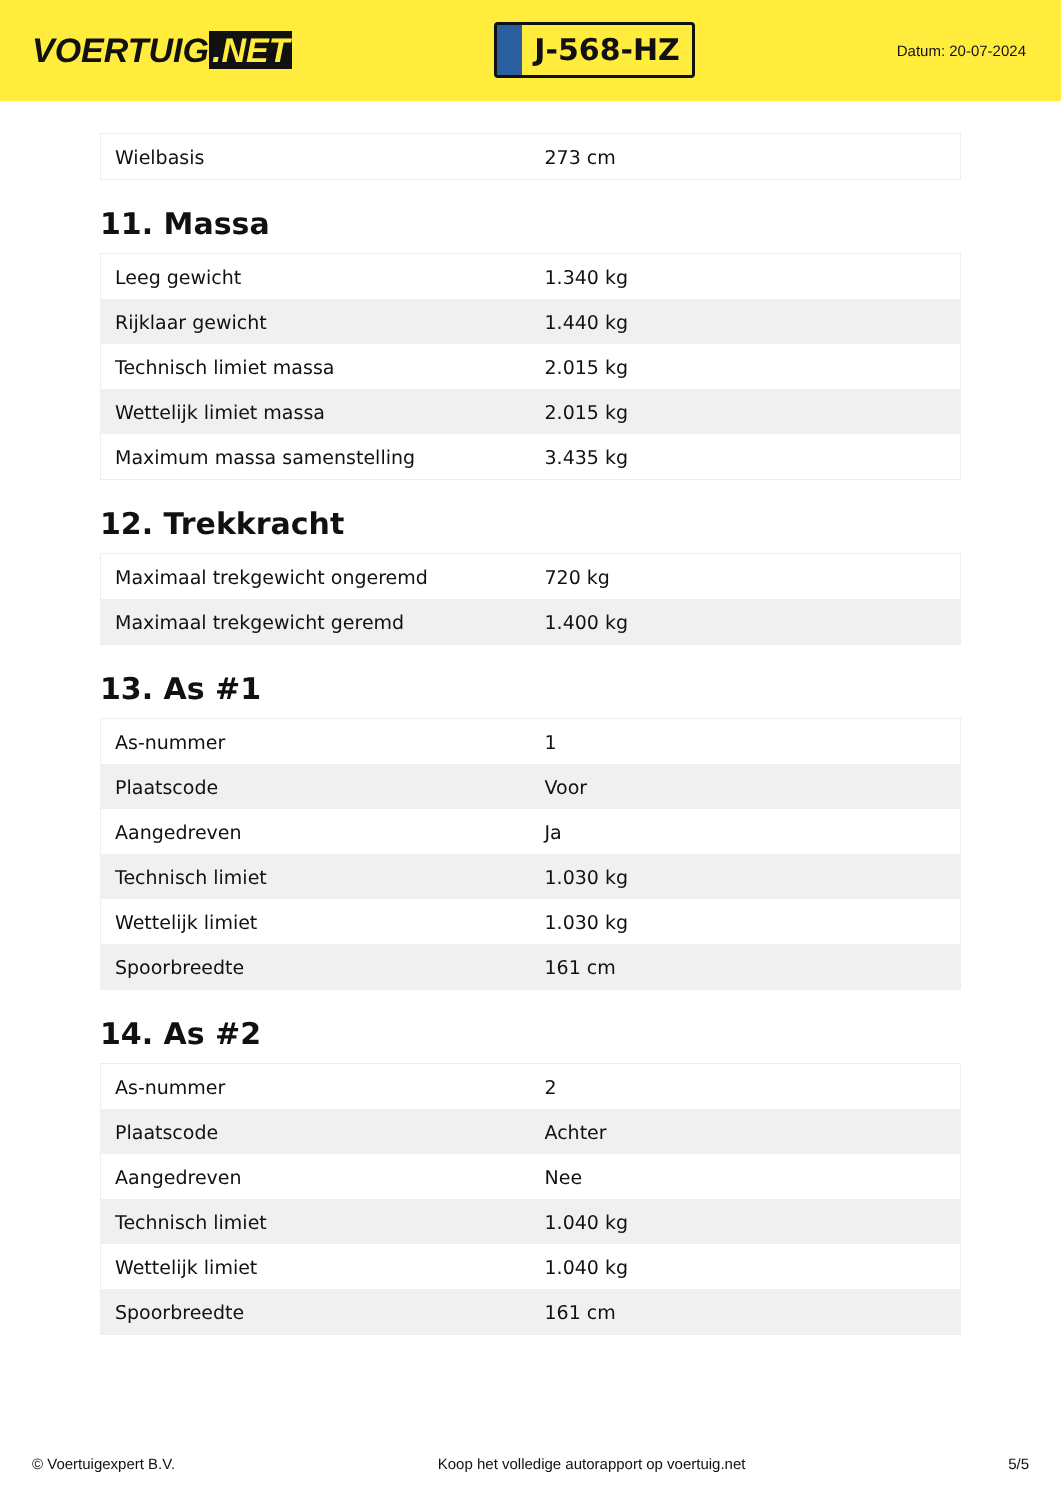VOERTUIG.NET
J-568-HZ
Datum: 20-07-2024
| Wielbasis | 273 cm |
11. Massa
| Leeg gewicht | 1.340 kg |
| Rijklaar gewicht | 1.440 kg |
| Technisch limiet massa | 2.015 kg |
| Wettelijk limiet massa | 2.015 kg |
| Maximum massa samenstelling | 3.435 kg |
12. Trekkracht
| Maximaal trekgewicht ongeremd | 720 kg |
| Maximaal trekgewicht geremd | 1.400 kg |
13. As #1
| As-nummer | 1 |
| Plaatscode | Voor |
| Aangedreven | Ja |
| Technisch limiet | 1.030 kg |
| Wettelijk limiet | 1.030 kg |
| Spoorbreedte | 161 cm |
14. As #2
| As-nummer | 2 |
| Plaatscode | Achter |
| Aangedreven | Nee |
| Technisch limiet | 1.040 kg |
| Wettelijk limiet | 1.040 kg |
| Spoorbreedte | 161 cm |
© Voertuigexpert B.V. Koop het volledige autorapport op voertuig.net 5/5